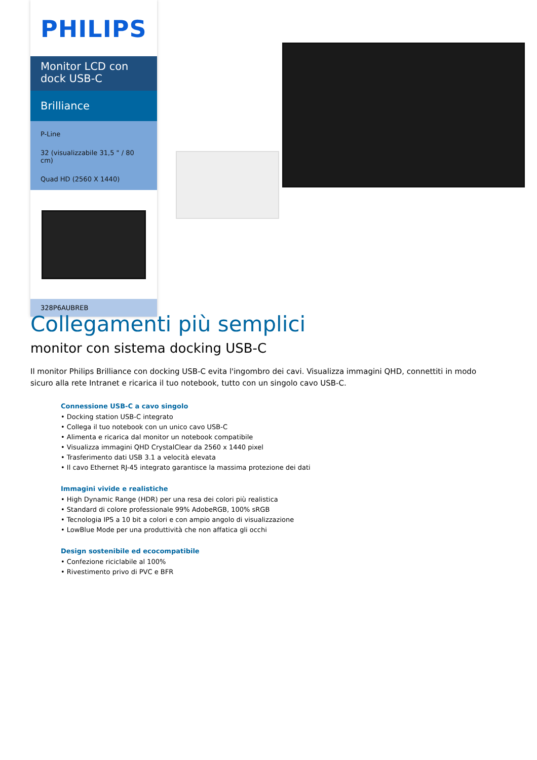PHILIPS
Monitor LCD con dock USB-C
Brilliance
P-Line
32 (visualizzabile 31,5 " / 80 cm)
Quad HD (2560 X 1440)
328P6AUBREB
Collegamenti più semplici
monitor con sistema docking USB-C
Il monitor Philips Brilliance con docking USB-C evita l'ingombro dei cavi. Visualizza immagini QHD, connettiti in modo sicuro alla rete Intranet e ricarica il tuo notebook, tutto con un singolo cavo USB-C.
Connessione USB-C a cavo singolo
• Docking station USB-C integrato
• Collega il tuo notebook con un unico cavo USB-C
• Alimenta e ricarica dal monitor un notebook compatibile
• Visualizza immagini QHD CrystalClear da 2560 x 1440 pixel
• Trasferimento dati USB 3.1 a velocità elevata
• Il cavo Ethernet RJ-45 integrato garantisce la massima protezione dei dati
Immagini vivide e realistiche
• High Dynamic Range (HDR) per una resa dei colori più realistica
• Standard di colore professionale 99% AdobeRGB, 100% sRGB
• Tecnologia IPS a 10 bit a colori e con ampio angolo di visualizzazione
• LowBlue Mode per una produttività che non affatica gli occhi
Design sostenibile ed ecocompatibile
• Confezione riciclabile al 100%
• Rivestimento privo di PVC e BFR